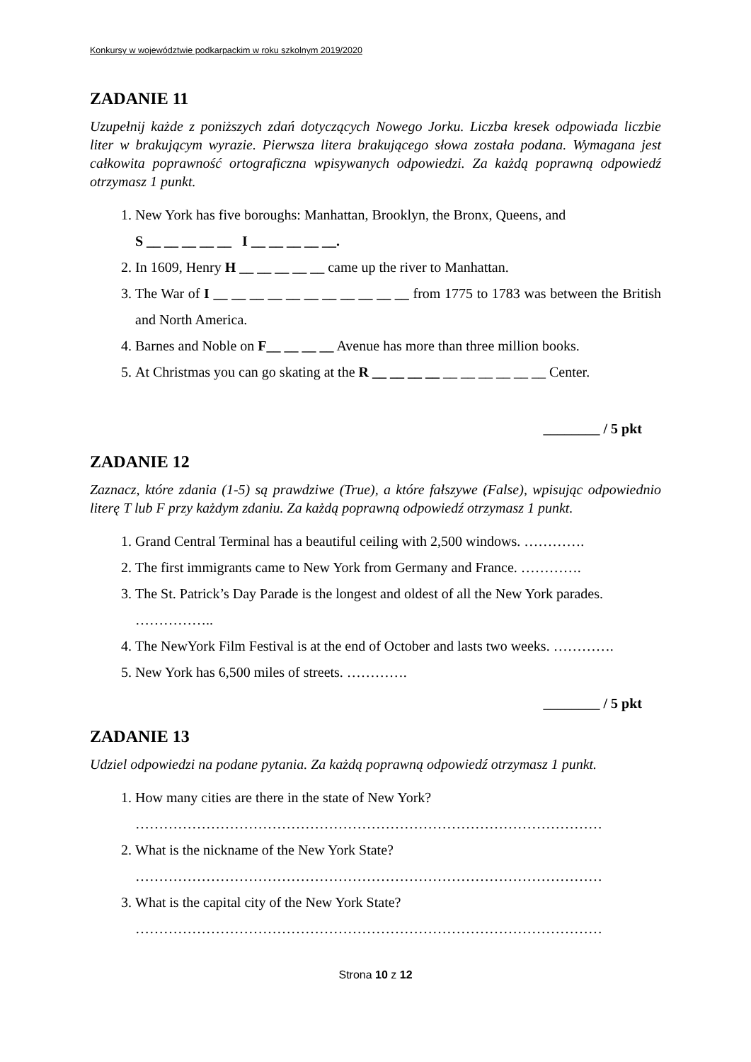Konkursy w województwie podkarpackim w roku szkolnym 2019/2020
ZADANIE 11
Uzupełnij każde z poniższych zdań dotyczących Nowego Jorku. Liczba kresek odpowiada liczbie liter w brakującym wyrazie. Pierwsza litera brakującego słowa została podana. Wymagana jest całkowita poprawność ortograficzna wpisywanych odpowiedzi. Za każdą poprawną odpowiedź otrzymasz 1 punkt.
1. New York has five boroughs: Manhattan, Brooklyn, the Bronx, Queens, and
S __ __ __ __ __ I __ __ __ __ __.
2. In 1609, Henry H __ __ __ __ __ came up the river to Manhattan.
3. The War of I __ __ __ __ __ __ __ __ __ __ __ from 1775 to 1783 was between the British and North America.
4. Barnes and Noble on F__ __ __ __ Avenue has more than three million books.
5. At Christmas you can go skating at the R __ __ __ __ __ __ __ __ __ __ Center.
________ / 5 pkt
ZADANIE 12
Zaznacz, które zdania (1-5) są prawdziwe (True), a które fałszywe (False), wpisując odpowiednio literę T lub F przy każdym zdaniu. Za każdą poprawną odpowiedź otrzymasz 1 punkt.
1. Grand Central Terminal has a beautiful ceiling with 2,500 windows. ………….
2. The first immigrants came to New York from Germany and France. ………….
3. The St. Patrick’s Day Parade is the longest and oldest of all the New York parades.
……………..
4. The NewYork Film Festival is at the end of October and lasts two weeks. ………….
5. New York has 6,500 miles of streets. ………….
________ / 5 pkt
ZADANIE 13
Udziel odpowiedzi na podane pytania. Za każdą poprawną odpowiedź otrzymasz 1 punkt.
1. How many cities are there in the state of New York?
………………………………………………………………………………………
2. What is the nickname of the New York State?
………………………………………………………………………………………
3. What is the capital city of the New York State?
………………………………………………………………………………………
Strona 10 z 12